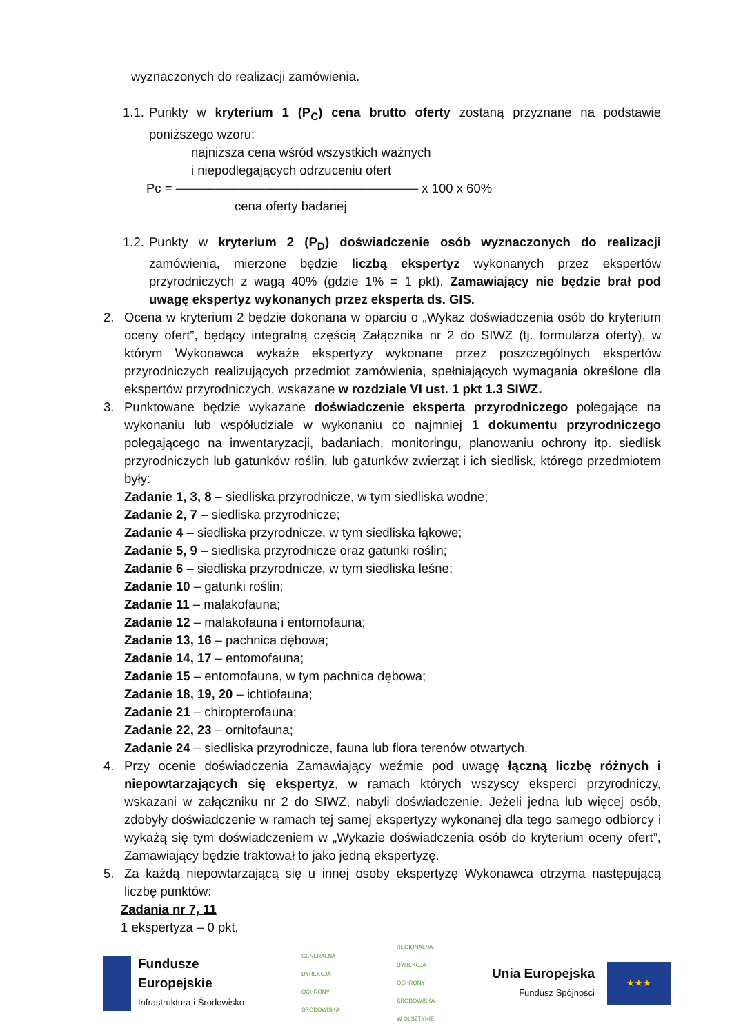wyznaczonych do realizacji zamówienia.
1.1.
Punkty w kryterium 1 (P<sub>C</sub>) cena brutto oferty zostaną przyznane na podstawie poniższego wzoru:
najniższa cena wśród wszystkich ważnych
i niepodlegających odrzuceniu ofert
Pc = ——————————————————— x 100 x 60%
cena oferty badanej
1.2.
Punkty w kryterium 2 (P<sub>D</sub>) doświadczenie osób wyznaczonych do realizacji zamówienia, mierzone będzie liczbą ekspertyz wykonanych przez ekspertów przyrodniczych z wagą 40% (gdzie 1% = 1 pkt). Zamawiający nie będzie brał pod uwagę ekspertyz wykonanych przez eksperta ds. GIS.
2. Ocena w kryterium 2 będzie dokonana w oparciu o „Wykaz doświadczenia osób do kryterium oceny ofert”, będący integralną częścią Załącznika nr 2 do SIWZ (tj. formularza oferty), w którym Wykonawca wykaże ekspertyzy wykonane przez poszczególnych ekspertów przyrodniczych realizujących przedmiot zamówienia, spełniających wymagania określone dla ekspertów przyrodniczych, wskazane w rozdziale VI ust. 1 pkt 1.3 SIWZ.
3. Punktowane będzie wykazane doświadczenie eksperta przyrodniczego polegające na wykonaniu lub współudziale w wykonaniu co najmniej 1 dokumentu przyrodniczego polegającego na inwentaryzacji, badaniach, monitoringu, planowaniu ochrony itp. siedlisk przyrodniczych lub gatunków roślin, lub gatunków zwierząt i ich siedlisk, którego przedmiotem były:
Zadanie 1, 3, 8 – siedliska przyrodnicze, w tym siedliska wodne;
Zadanie 2, 7 – siedliska przyrodnicze;
Zadanie 4 – siedliska przyrodnicze, w tym siedliska łąkowe;
Zadanie 5, 9 – siedliska przyrodnicze oraz gatunki roślin;
Zadanie 6 – siedliska przyrodnicze, w tym siedliska leśne;
Zadanie 10 – gatunki roślin;
Zadanie 11 – malakofauna;
Zadanie 12 – malakofauna i entomofauna;
Zadanie 13, 16 – pachnica dębowa;
Zadanie 14, 17 – entomofauna;
Zadanie 15 – entomofauna, w tym pachnica dębowa;
Zadanie 18, 19, 20 – ichtiofauna;
Zadanie 21 – chiropterofauna;
Zadanie 22, 23 – ornitofauna;
Zadanie 24 – siedliska przyrodnicze, fauna lub flora terenów otwartych.
4. Przy ocenie doświadczenia Zamawiający weźmie pod uwagę łączną liczbę różnych i niepowtarzających się ekspertyz, w ramach których wszyscy eksperci przyrodniczy, wskazani w załączniku nr 2 do SIWZ, nabyli doświadczenie. Jeżeli jedna lub więcej osób, zdobyły doświadczenie w ramach tej samej ekspertyzy wykonanej dla tego samego odbiorcy i wykażą się tym doświadczeniem w „Wykazie doświadczenia osób do kryterium oceny ofert”, Zamawiający będzie traktował to jako jedną ekspertyzę.
5. Za każdą niepowtarzającą się u innej osoby ekspertyzę Wykonawca otrzyma następującą liczbę punktów:
Zadania nr 7, 11
1 ekspertyza – 0 pkt,
Fundusze
Europejskie
Infrastruktura i Środowisko
GENERALNA
DYREKCJA
OCHRONY
ŚRODOWISKA
REGIONALNA
DYREKCJA
OCHRONY
ŚRODOWISKA
W OLSZTYNIE
Unia Europejska
Fundusz Spójności
★★★